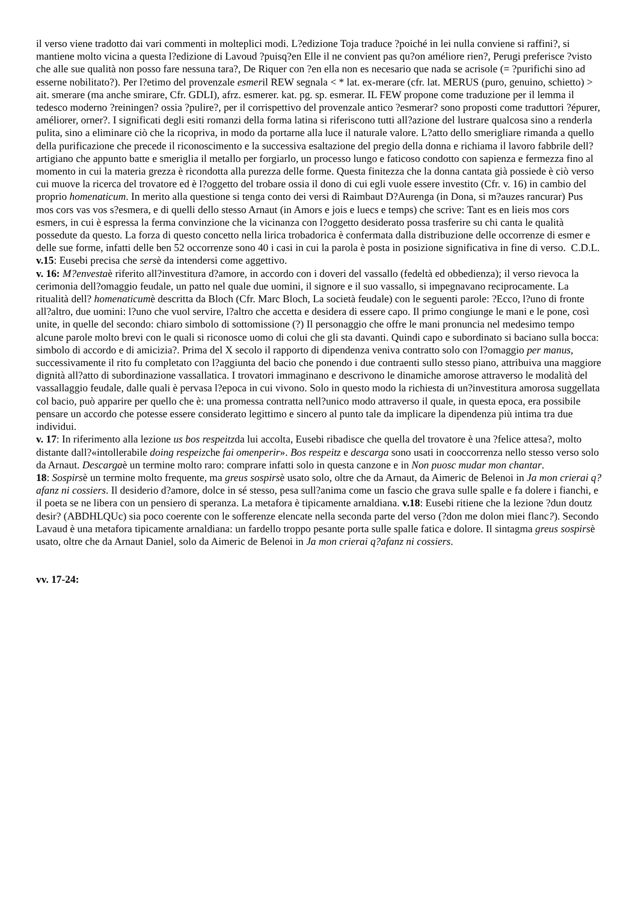il verso viene tradotto dai vari commenti in molteplici modi. L?edizione Toja traduce ?poiché in lei nulla conviene si raffini?, si mantiene molto vicina a questa l?edizione di Lavoud ?puisq?en Elle il ne convient pas qu?on améliore rien?, Perugi preferisce ?visto che alle sue qualità non posso fare nessuna tara?, De Riquer con ?en ella non es necesario que nada se acrisole (= ?purifichi sino ad esserne nobilitato?). Per l?etimo del provenzale esmeril REW segnala < * lat. ex-merare (cfr. lat. MERUS (puro, genuino, schietto) > ait. smerare (ma anche smirare, Cfr. GDLI), afrz. esmerer. kat. pg. sp. esmerar. IL FEW propone come traduzione per il lemma il tedesco moderno ?reiningen? ossia ?pulire?, per il corrispettivo del provenzale antico ?esmerar? sono proposti come traduttori ?épurer, améliorer, orner?. I significati degli esiti romanzi della forma latina si riferiscono tutti all?azione del lustrare qualcosa sino a renderla pulita, sino a eliminare ciò che la ricopriva, in modo da portarne alla luce il naturale valore. L?atto dello smerigliare rimanda a quello della purificazione che precede il riconoscimento e la successiva esaltazione del pregio della donna e richiama il lavoro fabbrile dell?artigiano che appunto batte e smeriglia il metallo per forgiarlo, un processo lungo e faticoso condotto con sapienza e fermezza fino al momento in cui la materia grezza è ricondotta alla purezza delle forme. Questa finitezza che la donna cantata già possiede è ciò verso cui muove la ricerca del trovatore ed è l?oggetto del trobare ossia il dono di cui egli vuole essere investito (Cfr. v. 16) in cambio del proprio homenaticum. In merito alla questione si tenga conto dei versi di Raimbaut D?Aurenga (in Dona, si m?auzes rancurar) Pus mos cors vas vos s?esmera, e di quelli dello stesso Arnaut (in Amors e jois e luecs e temps) che scrive: Tant es en lieis mos cors esmers, in cui è espressa la ferma convinzione che la vicinanza con l?oggetto desiderato possa trasferire su chi canta le qualità possedute da questo. La forza di questo concetto nella lirica trobadorica è confermata dalla distribuzione delle occorrenze di esmer e delle sue forme, infatti delle ben 52 occorrenze sono 40 i casi in cui la parola è posta in posizione significativa in fine di verso. C.D.L.
v.15: Eusebi precisa che sersè da intendersi come aggettivo.
v. 16: M?envestaè riferito all?investitura d?amore, in accordo con i doveri del vassallo (fedeltà ed obbedienza); il verso rievoca la cerimonia dell?omaggio feudale, un patto nel quale due uomini, il signore e il suo vassallo, si impegnavano reciprocamente. La ritualità dell? homenaticumè descritta da Bloch (Cfr. Marc Bloch, La società feudale) con le seguenti parole: ?Ecco, l?uno di fronte all?altro, due uomini: l?uno che vuol servire, l?altro che accetta e desidera di essere capo. Il primo congiunge le mani e le pone, così unite, in quelle del secondo: chiaro simbolo di sottomissione (?) Il personaggio che offre le mani pronuncia nel medesimo tempo alcune parole molto brevi con le quali si riconosce uomo di colui che gli sta davanti. Quindi capo e subordinato si baciano sulla bocca: simbolo di accordo e di amicizia?. Prima del X secolo il rapporto di dipendenza veniva contratto solo con l?omaggio per manus, successivamente il rito fu completato con l?aggiunta del bacio che ponendo i due contraenti sullo stesso piano, attribuiva una maggiore dignità all?atto di subordinazione vassallatica. I trovatori immaginano e descrivono le dinamiche amorose attraverso le modalità del vassallaggio feudale, dalle quali è pervasa l?epoca in cui vivono. Solo in questo modo la richiesta di un?investitura amorosa suggellata col bacio, può apparire per quello che è: una promessa contratta nell?unico modo attraverso il quale, in questa epoca, era possibile pensare un accordo che potesse essere considerato legittimo e sincero al punto tale da implicare la dipendenza più intima tra due individui.
v. 17: In riferimento alla lezione us bos respeitzda lui accolta, Eusebi ribadisce che quella del trovatore è una ?felice attesa?, molto distante dall?«intollerabile doing respeizche fai omenperir». Bos respeitz e descarga sono usati in cooccorrenza nello stesso verso solo da Arnaut. Descargaè un termine molto raro: comprare infatti solo in questa canzone e in Non puosc mudar mon chantar.
18: Sospirsè un termine molto frequente, ma greus sospirsè usato solo, oltre che da Arnaut, da Aimeric de Belenoi in Ja mon crierai q?afanz ni cossiers. Il desiderio d?amore, dolce in sé stesso, pesa sull?anima come un fascio che grava sulle spalle e fa dolere i fianchi, e il poeta se ne libera con un pensiero di speranza. La metafora è tipicamente arnaldiana. v.18: Eusebi ritiene che la lezione ?dun doutz desir? (ABDHLQUc) sia poco coerente con le sofferenze elencate nella seconda parte del verso (?don me dolon miei flanc?). Secondo Lavaud è una metafora tipicamente arnaldiana: un fardello troppo pesante porta sulle spalle fatica e dolore. Il sintagma greus sospirsè usato, oltre che da Arnaut Daniel, solo da Aimeric de Belenoi in Ja mon crierai q?afanz ni cossiers.
vv. 17-24: